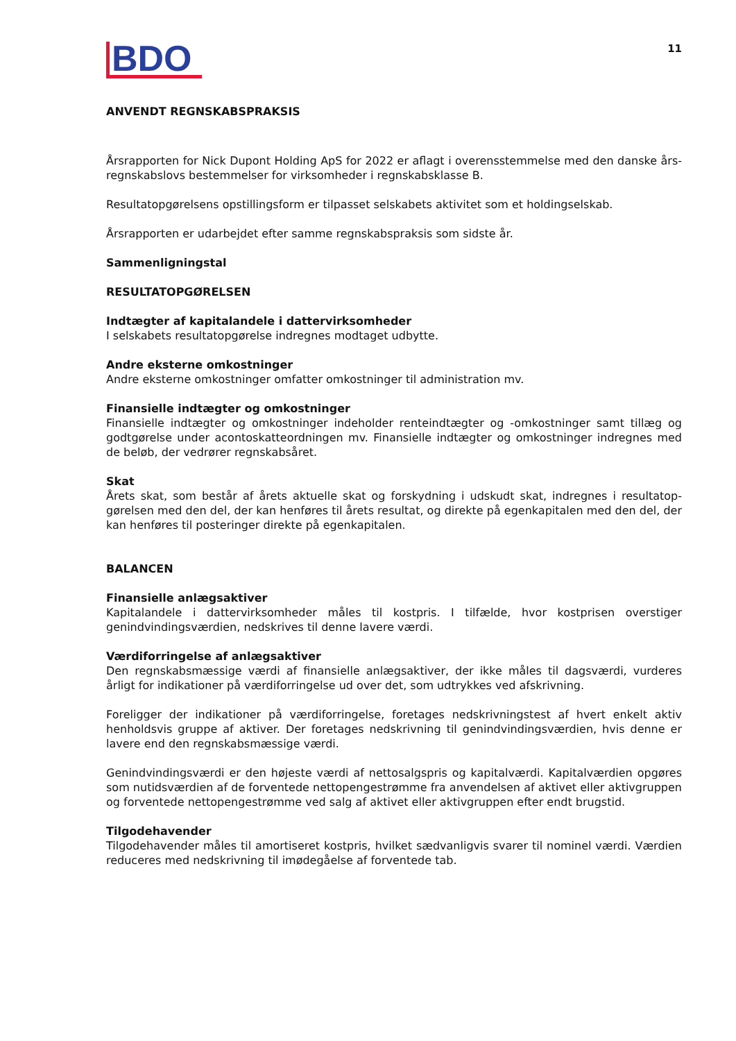BDO
11
ANVENDT REGNSKABSPRAKSIS
Årsrapporten for Nick Dupont Holding ApS for 2022 er aflagt i overensstemmelse med den danske års-regnskabslovs bestemmelser for virksomheder i regnskabsklasse B.
Resultatopgørelsens opstillingsform er tilpasset selskabets aktivitet som et holdingselskab.
Årsrapporten er udarbejdet efter samme regnskabspraksis som sidste år.
Sammenligningstal
RESULTATOPGØRELSEN
Indtægter af kapitalandele i dattervirksomheder
I selskabets resultatopgørelse indregnes modtaget udbytte.
Andre eksterne omkostninger
Andre eksterne omkostninger omfatter omkostninger til administration mv.
Finansielle indtægter og omkostninger
Finansielle indtægter og omkostninger indeholder renteindtægter og -omkostninger samt tillæg og godtgørelse under acontoskatteordningen mv. Finansielle indtægter og omkostninger indregnes med de beløb, der vedrører regnskabsåret.
Skat
Årets skat, som består af årets aktuelle skat og forskydning i udskudt skat, indregnes i resultatop-gørelsen med den del, der kan henføres til årets resultat, og direkte på egenkapitalen med den del, der kan henføres til posteringer direkte på egenkapitalen.
BALANCEN
Finansielle anlægsaktiver
Kapitalandele i dattervirksomheder måles til kostpris. I tilfælde, hvor kostprisen overstiger genindvindingsværdien, nedskrives til denne lavere værdi.
Værdiforringelse af anlægsaktiver
Den regnskabsmæssige værdi af finansielle anlægsaktiver, der ikke måles til dagsværdi, vurderes årligt for indikationer på værdiforringelse ud over det, som udtrykkes ved afskrivning.
Foreligger der indikationer på værdiforringelse, foretages nedskrivningstest af hvert enkelt aktiv henholdsvis gruppe af aktiver. Der foretages nedskrivning til genindvindingsværdien, hvis denne er lavere end den regnskabsmæssige værdi.
Genindvindingsværdi er den højeste værdi af nettosalgspris og kapitalværdi. Kapitalværdien opgøres som nutidsværdien af de forventede nettopengestrømme fra anvendelsen af aktivet eller aktivgruppen og forventede nettopengestrømme ved salg af aktivet eller aktivgruppen efter endt brugstid.
Tilgodehavender
Tilgodehavender måles til amortiseret kostpris, hvilket sædvanligvis svarer til nominel værdi. Værdien reduceres med nedskrivning til imødegåelse af forventede tab.